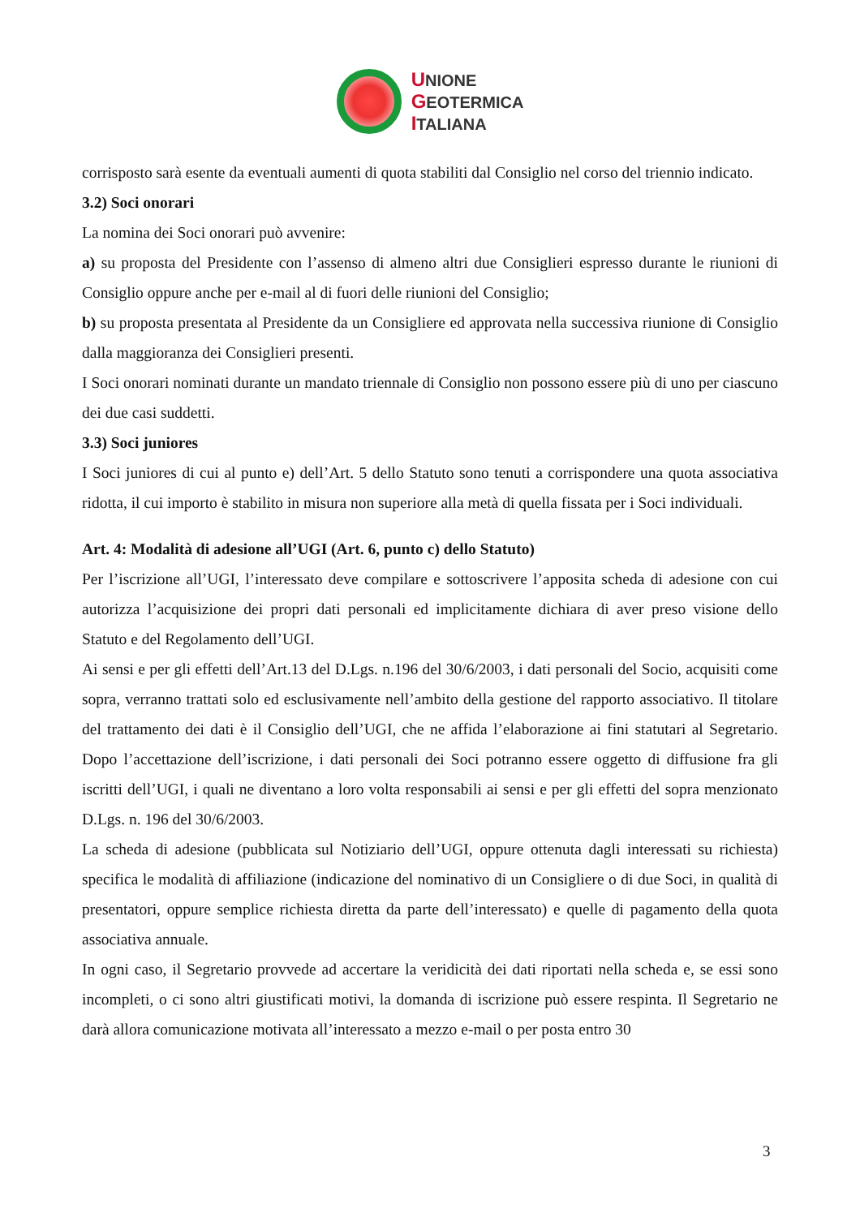UNIONE
GEOTERMICA
ITALIANA
corrisposto sarà esente da eventuali aumenti di quota stabiliti dal Consiglio nel corso del triennio indicato.
3.2) Soci onorari
La nomina dei Soci onorari può avvenire:
a) su proposta del Presidente con l’assenso di almeno altri due Consiglieri espresso durante le riunioni di Consiglio oppure anche per e-mail al di fuori delle riunioni del Consiglio;
b) su proposta presentata al Presidente da un Consigliere ed approvata nella successiva riunione di Consiglio dalla maggioranza dei Consiglieri presenti.
I Soci onorari nominati durante un mandato triennale di Consiglio non possono essere più di uno per ciascuno dei due casi suddetti.
3.3) Soci juniores
I Soci juniores di cui al punto e) dell’Art. 5 dello Statuto sono tenuti a corrispondere una quota associativa ridotta, il cui importo è stabilito in misura non superiore alla metà di quella fissata per i Soci individuali.
Art. 4: Modalità di adesione all’UGI (Art. 6, punto c) dello Statuto)
Per l’iscrizione all’UGI, l’interessato deve compilare e sottoscrivere l’apposita scheda di adesione con cui autorizza l’acquisizione dei propri dati personali ed implicitamente dichiara di aver preso visione dello Statuto e del Regolamento dell’UGI.
Ai sensi e per gli effetti dell’Art.13 del D.Lgs. n.196 del 30/6/2003, i dati personali del Socio, acquisiti come sopra, verranno trattati solo ed esclusivamente nell’ambito della gestione del rapporto associativo. Il titolare del trattamento dei dati è il Consiglio dell’UGI, che ne affida l’elaborazione ai fini statutari al Segretario. Dopo l’accettazione dell’iscrizione, i dati personali dei Soci potranno essere oggetto di diffusione fra gli iscritti dell’UGI, i quali ne diventano a loro volta responsabili ai sensi e per gli effetti del sopra menzionato D.Lgs. n. 196 del 30/6/2003.
La scheda di adesione (pubblicata sul Notiziario dell’UGI, oppure ottenuta dagli interessati su richiesta) specifica le modalità di affiliazione (indicazione del nominativo di un Consigliere o di due Soci, in qualità di presentatori, oppure semplice richiesta diretta da parte dell’interessato) e quelle di pagamento della quota associativa annuale.
In ogni caso, il Segretario provvede ad accertare la veridicità dei dati riportati nella scheda e, se essi sono incompleti, o ci sono altri giustificati motivi, la domanda di iscrizione può essere respinta. Il Segretario ne darà allora comunicazione motivata all’interessato a mezzo e-mail o per posta entro 30
3